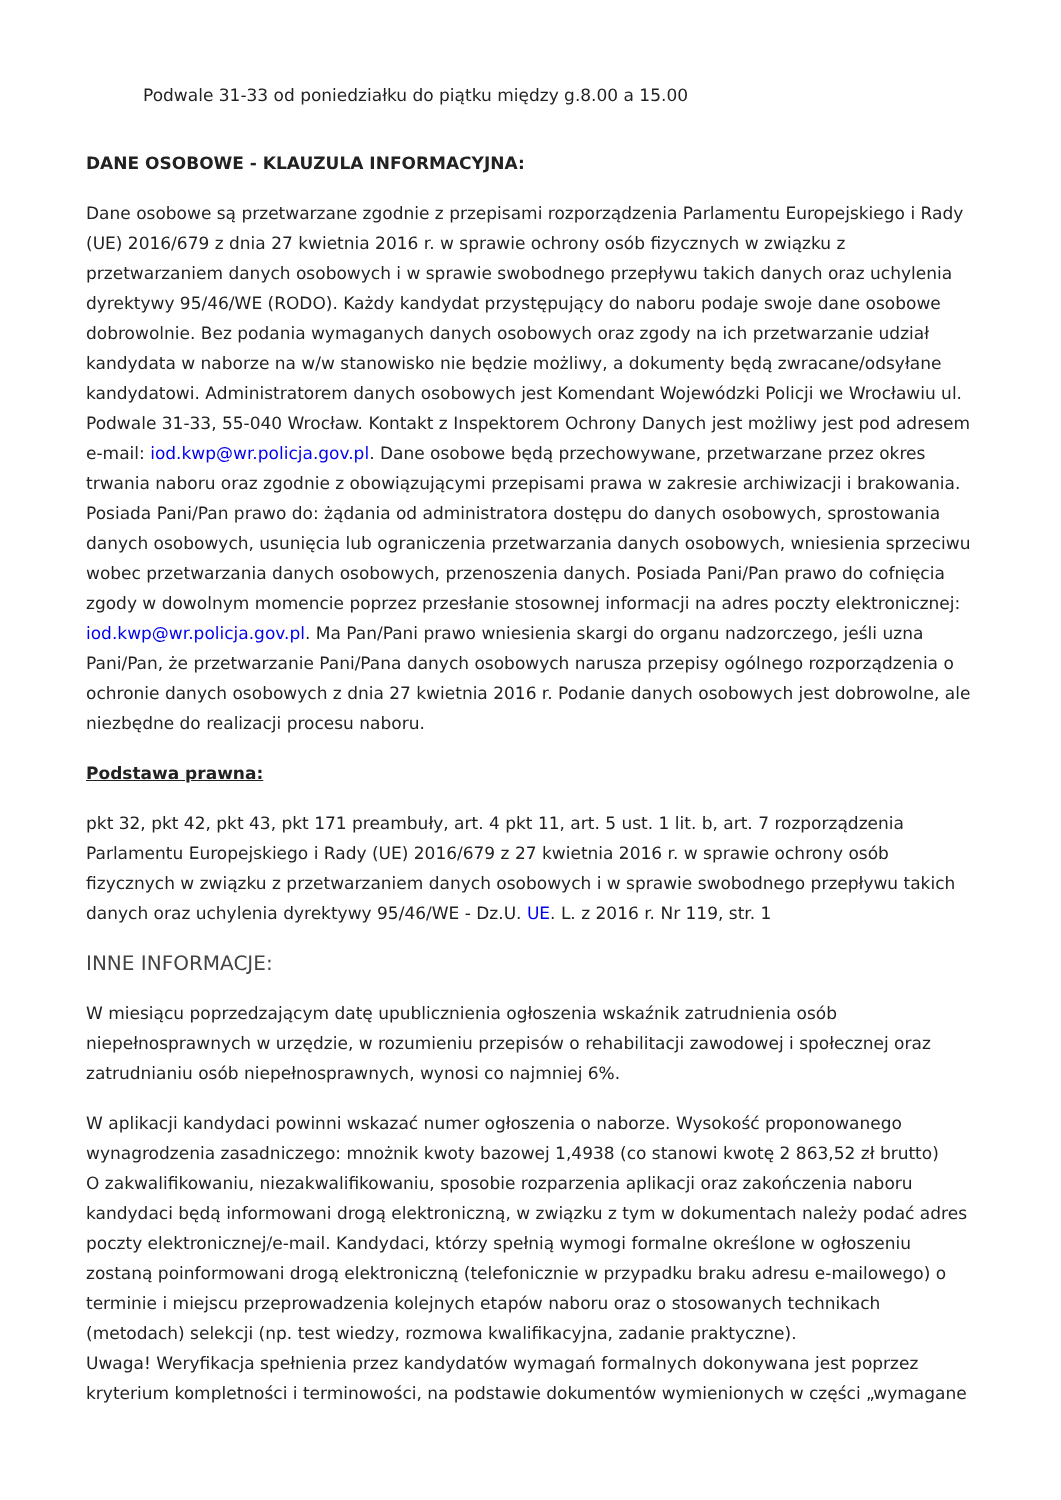Podwale 31-33 od poniedziałku do piątku między g.8.00 a 15.00
DANE OSOBOWE - KLAUZULA INFORMACYJNA:
Dane osobowe są przetwarzane zgodnie z przepisami rozporządzenia Parlamentu Europejskiego i Rady (UE) 2016/679 z dnia 27 kwietnia 2016 r. w sprawie ochrony osób fizycznych w związku z przetwarzaniem danych osobowych i w sprawie swobodnego przepływu takich danych oraz uchylenia dyrektywy 95/46/WE (RODO). Każdy kandydat przystępujący do naboru podaje swoje dane osobowe dobrowolnie. Bez podania wymaganych danych osobowych oraz zgody na ich przetwarzanie udział kandydata w naborze na w/w stanowisko nie będzie możliwy, a dokumenty będą zwracane/odsyłane kandydatowi. Administratorem danych osobowych jest Komendant Wojewódzki Policji we Wrocławiu ul. Podwale 31-33, 55-040 Wrocław. Kontakt z Inspektorem Ochrony Danych jest możliwy jest pod adresem e-mail: iod.kwp@wr.policja.gov.pl. Dane osobowe będą przechowywane, przetwarzane przez okres trwania naboru oraz zgodnie z obowiązującymi przepisami prawa w zakresie archiwizacji i brakowania. Posiada Pani/Pan prawo do: żądania od administratora dostępu do danych osobowych, sprostowania danych osobowych, usunięcia lub ograniczenia przetwarzania danych osobowych, wniesienia sprzeciwu wobec przetwarzania danych osobowych, przenoszenia danych. Posiada Pani/Pan prawo do cofnięcia zgody w dowolnym momencie poprzez przesłanie stosownej informacji na adres poczty elektronicznej: iod.kwp@wr.policja.gov.pl. Ma Pan/Pani prawo wniesienia skargi do organu nadzorczego, jeśli uzna Pani/Pan, że przetwarzanie Pani/Pana danych osobowych narusza przepisy ogólnego rozporządzenia o ochronie danych osobowych z dnia 27 kwietnia 2016 r. Podanie danych osobowych jest dobrowolne, ale niezbędne do realizacji procesu naboru.
Podstawa prawna:
pkt 32, pkt 42, pkt 43, pkt 171 preambuły, art. 4 pkt 11, art. 5 ust. 1 lit. b, art. 7 rozporządzenia Parlamentu Europejskiego i Rady (UE) 2016/679 z 27 kwietnia 2016 r. w sprawie ochrony osób fizycznych w związku z przetwarzaniem danych osobowych i w sprawie swobodnego przepływu takich danych oraz uchylenia dyrektywy 95/46/WE - Dz.U. UE. L. z 2016 r. Nr 119, str. 1
INNE INFORMACJE:
W miesiącu poprzedzającym datę upublicznienia ogłoszenia wskaźnik zatrudnienia osób niepełnosprawnych w urzędzie, w rozumieniu przepisów o rehabilitacji zawodowej i społecznej oraz zatrudnianiu osób niepełnosprawnych, wynosi co najmniej 6%.
W aplikacji kandydaci powinni wskazać numer ogłoszenia o naborze. Wysokość proponowanego wynagrodzenia zasadniczego: mnożnik kwoty bazowej 1,4938 (co stanowi kwotę 2 863,52 zł brutto)
O zakwalifikowaniu, niezakwalifikowaniu, sposobie rozparzenia aplikacji oraz zakończenia naboru kandydaci będą informowani drogą elektroniczną, w związku z tym w dokumentach należy podać adres poczty elektronicznej/e-mail. Kandydaci, którzy spełnią wymogi formalne określone w ogłoszeniu zostaną poinformowani drogą elektroniczną (telefonicznie w przypadku braku adresu e-mailowego) o terminie i miejscu przeprowadzenia kolejnych etapów naboru oraz o stosowanych technikach (metodach) selekcji (np. test wiedzy, rozmowa kwalifikacyjna, zadanie praktyczne).
Uwaga! Weryfikacja spełnienia przez kandydatów wymagań formalnych dokonywana jest poprzez kryterium kompletności i terminowości, na podstawie dokumentów wymienionych w części „wymagane